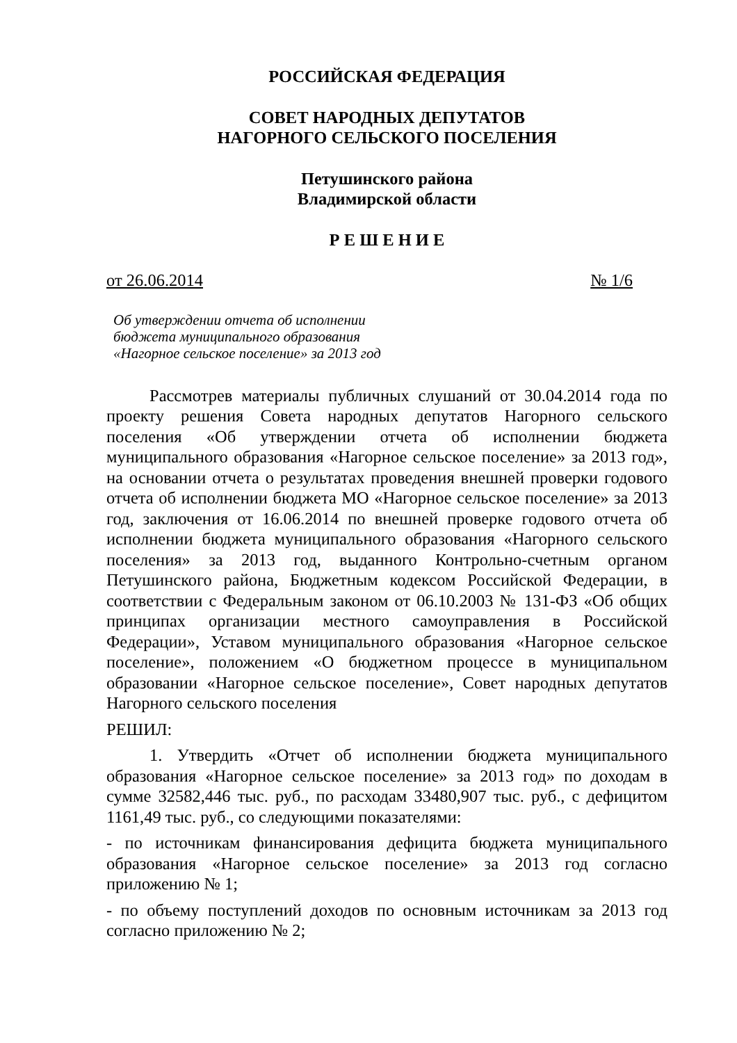РОССИЙСКАЯ ФЕДЕРАЦИЯ
СОВЕТ НАРОДНЫХ ДЕПУТАТОВ
НАГОРНОГО СЕЛЬСКОГО ПОСЕЛЕНИЯ
Петушинского района
Владимирской области
Р Е Ш Е Н И Е
от 26.06.2014 № 1/6
Об утверждении отчета об исполнении
бюджета муниципального образования
«Нагорное сельское поселение» за 2013 год
Рассмотрев материалы публичных слушаний от 30.04.2014 года по проекту решения Совета народных депутатов Нагорного сельского поселения «Об утверждении отчета об исполнении бюджета муниципального образования «Нагорное сельское поселение» за 2013 год», на основании отчета о результатах проведения внешней проверки годового отчета об исполнении бюджета МО «Нагорное сельское поселение» за 2013 год, заключения от 16.06.2014 по внешней проверке годового отчета об исполнении бюджета муниципального образования «Нагорного сельского поселения» за 2013 год, выданного Контрольно-счетным органом Петушинского района, Бюджетным кодексом Российской Федерации, в соответствии с Федеральным законом от 06.10.2003 № 131-ФЗ «Об общих принципах организации местного самоуправления в Российской Федерации», Уставом муниципального образования «Нагорное сельское поселение», положением «О бюджетном процессе в муниципальном образовании «Нагорное сельское поселение», Совет народных депутатов Нагорного сельского поселения
РЕШИЛ:
1. Утвердить «Отчет об исполнении бюджета муниципального образования «Нагорное сельское поселение» за 2013 год» по доходам в сумме 32582,446 тыс. руб., по расходам 33480,907 тыс. руб., с дефицитом 1161,49 тыс. руб., со следующими показателями:
- по источникам финансирования дефицита бюджета муниципального образования «Нагорное сельское поселение» за 2013 год согласно приложению № 1;
- по объему поступлений доходов по основным источникам за 2013 год согласно приложению № 2;